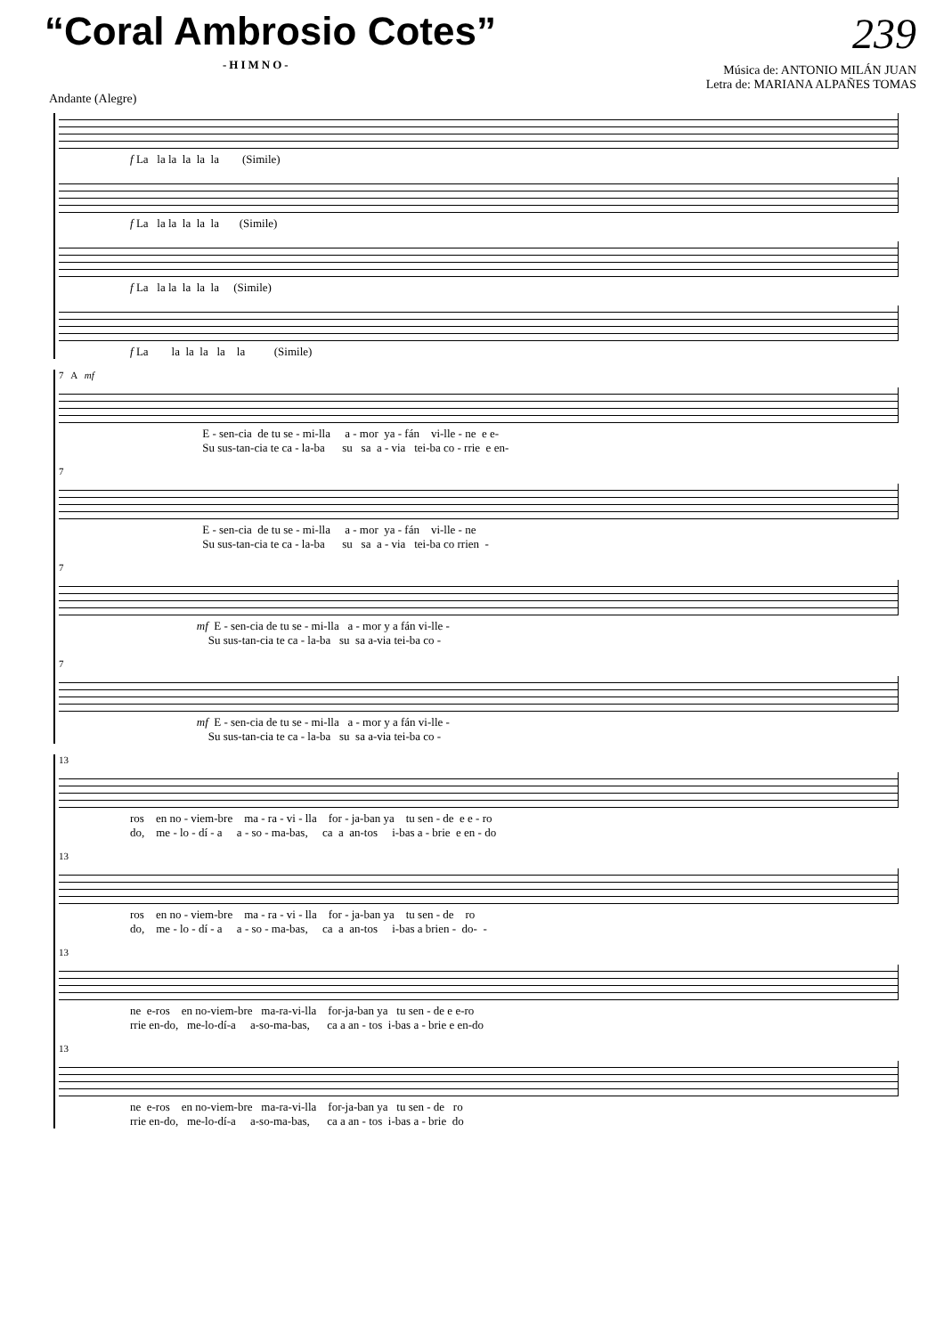“Coral Ambrosio Cotes” 239
-HIMNO-
Música de: ANTONIO MILÁN JUAN
Letra de: MARIANA ALPAÑES TOMAS
Andante (Alegre)
f La la la la la la (Simile)
f La la la la la la (Simile)
f La la la la la la (Simile)
f La la la la la la (Simile)
7 A mf
E - sen-cia de tu se - mi-lla a - mor ya - fán vi-lle - ne e e- Su sus-tan-cia te ca - la-ba su sa a - via tei-ba co - rrie e en-
7
E - sen-cia de tu se - mi-lla a - mor ya - fán vi-lle - ne Su sus-tan-cia te ca - la-ba su sa a - via tei-ba co rrien -
7
mf E - sen-cia de tu se - mi-lla a - mor y a fán vi-lle - Su sus-tan-cia te ca - la-ba su sa a-via tei-ba co -
7
mf E - sen-cia de tu se - mi-lla a - mor y a fán vi-lle - Su sus-tan-cia te ca - la-ba su sa a-via tei-ba co -
13
ros en no - viem-bre ma - ra - vi - lla for - ja-ban ya tu sen - de e e - ro do, me - lo - dí - a a - so - ma-bas, ca a an-tos i-bas a - brie e en - do
13
ros en no - viem-bre ma - ra - vi - lla for - ja-ban ya tu sen - de ro do, me - lo - dí - a a - so - ma-bas, ca a an-tos i-bas a brien - do- -
13
ne e-ros en no-viem-bre ma-ra-vi-lla for-ja-ban ya tu sen - de e e-ro rrie en-do, me-lo-dí-a a-so-ma-bas, ca a an - tos i-bas a - brie e en-do
13
ne e-ros en no-viem-bre ma-ra-vi-lla for-ja-ban ya tu sen - de ro rrie en-do, me-lo-dí-a a-so-ma-bas, ca a an - tos i-bas a - brie do